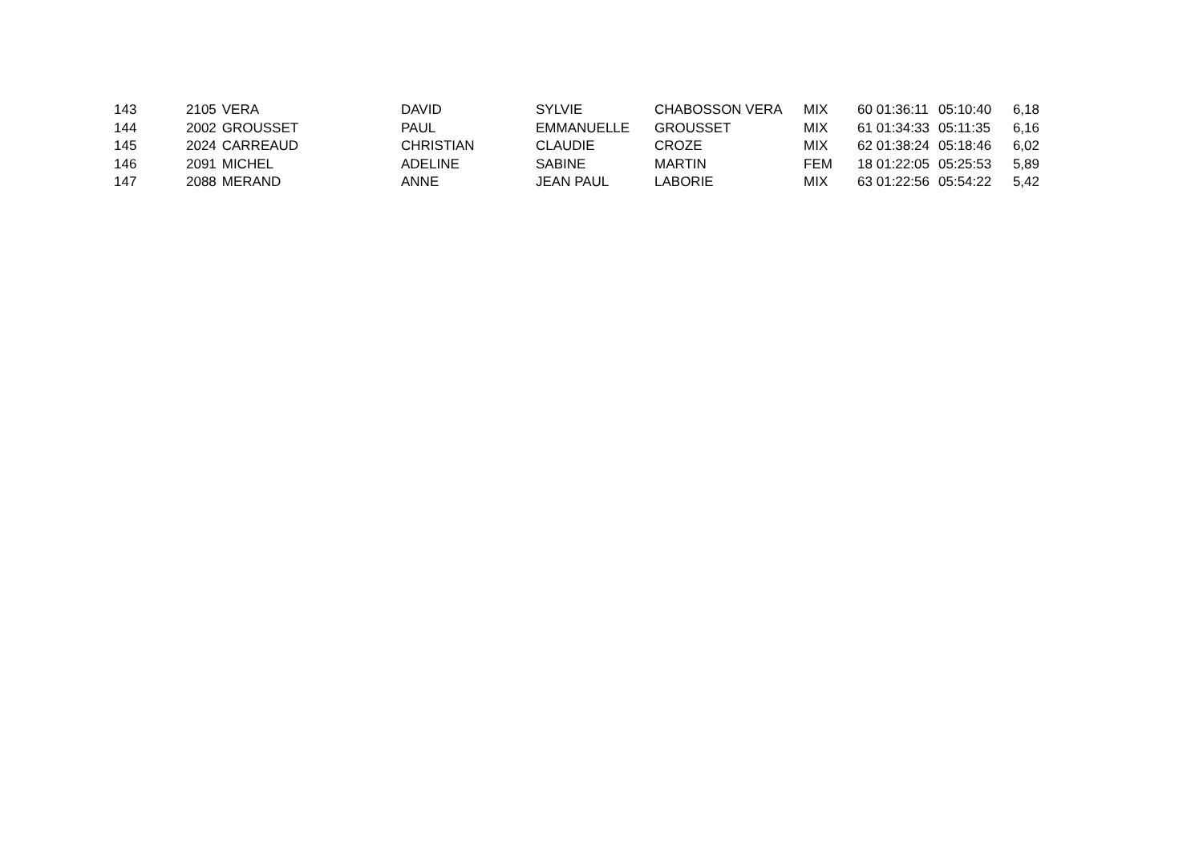| 143 | 2105 | VERA | DAVID | SYLVIE | CHABOSSON VERA | MIX | 60 | 01:36:11 | 05:10:40 | 6,18 |
| 144 | 2002 | GROUSSET | PAUL | EMMANUELLE | GROUSSET | MIX | 61 | 01:34:33 | 05:11:35 | 6,16 |
| 145 | 2024 | CARREAUD | CHRISTIAN | CLAUDIE | CROZE | MIX | 62 | 01:38:24 | 05:18:46 | 6,02 |
| 146 | 2091 | MICHEL | ADELINE | SABINE | MARTIN | FEM | 18 | 01:22:05 | 05:25:53 | 5,89 |
| 147 | 2088 | MERAND | ANNE | JEAN PAUL | LABORIE | MIX | 63 | 01:22:56 | 05:54:22 | 5,42 |